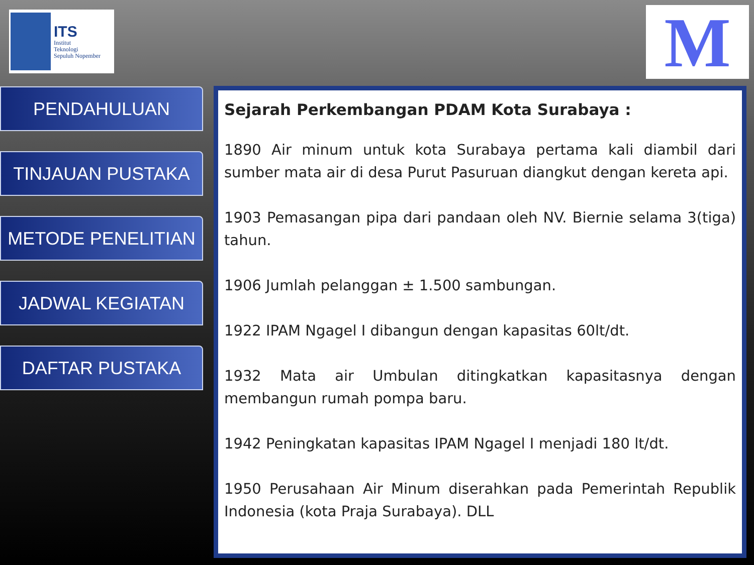ITS
Institut
Teknologi
Sepuluh Nopember
M
PENDAHULUAN
TINJAUAN PUSTAKA
METODE PENELITIAN
JADWAL KEGIATAN
DAFTAR PUSTAKA
Sejarah Perkembangan PDAM Kota Surabaya :
1890 Air minum untuk kota Surabaya pertama kali diambil dari sumber mata air di desa Purut Pasuruan diangkut dengan kereta api.
1903 Pemasangan pipa dari pandaan oleh NV. Biernie selama 3(tiga) tahun.
1906 Jumlah pelanggan ± 1.500 sambungan.
1922 IPAM Ngagel I dibangun dengan kapasitas 60lt/dt.
1932 Mata air Umbulan ditingkatkan kapasitasnya dengan membangun rumah pompa baru.
1942 Peningkatan kapasitas IPAM Ngagel I menjadi 180 lt/dt.
1950 Perusahaan Air Minum diserahkan pada Pemerintah Republik Indonesia (kota Praja Surabaya). DLL